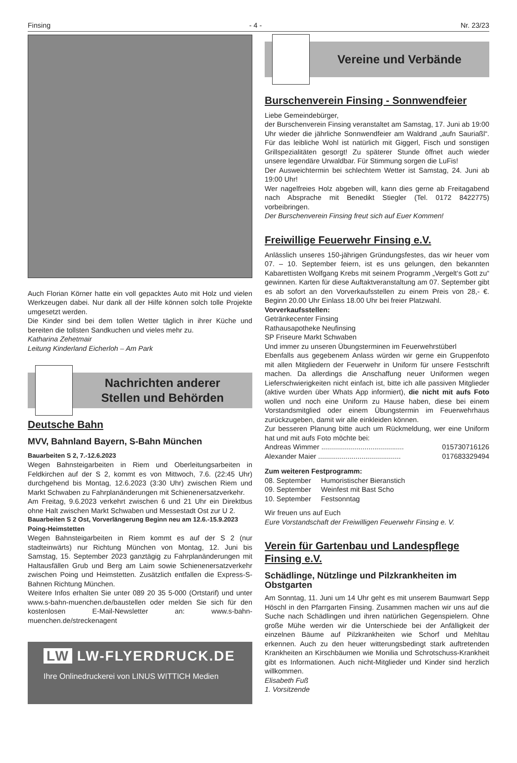Finsing - 4 - Nr. 23/23
Auch Florian Körner hatte ein voll gepacktes Auto mit Holz und vielen Werkzeugen dabei. Nur dank all der Hilfe können solch tolle Projekte umgesetzt werden.
Die Kinder sind bei dem tollen Wetter täglich in ihrer Küche und bereiten die tollsten Sandkuchen und vieles mehr zu.
Katharina Zehetmair
Leitung Kinderland Eicherloh – Am Park
Nachrichten anderer
Stellen und Behörden
Deutsche Bahn
MVV, Bahnland Bayern, S-Bahn München
Bauarbeiten S 2, 7.-12.6.2023
Wegen Bahnsteigarbeiten in Riem und Oberleitungsarbeiten in Feldkirchen auf der S 2, kommt es von Mittwoch, 7.6. (22:45 Uhr) durchgehend bis Montag, 12.6.2023 (3:30 Uhr) zwischen Riem und Markt Schwaben zu Fahrplanänderungen mit Schienenersatzverkehr.
Am Freitag, 9.6.2023 verkehrt zwischen 6 und 21 Uhr ein Direktbus ohne Halt zwischen Markt Schwaben und Messestadt Ost zur U 2.
Bauarbeiten S 2 Ost, Vorverlängerung Beginn neu am 12.6.-15.9.2023 Poing-Heimstetten
Wegen Bahnsteigarbeiten in Riem kommt es auf der S 2 (nur stadteinwärts) nur Richtung München von Montag, 12. Juni bis Samstag, 15. September 2023 ganztägig zu Fahrplanänderungen mit Haltausfällen Grub und Berg am Laim sowie Schienenersatzverkehr zwischen Poing und Heimstetten. Zusätzlich entfallen die Express-S-Bahnen Richtung München.
Weitere Infos erhalten Sie unter 089 20 35 5-000 (Ortstarif) und unter www.s-bahn-muenchen.de/baustellen oder melden Sie sich für den kostenlosen E-Mail-Newsletter an: www.s-bahn-muenchen.de/streckenagent
LW LW-FLYERDRUCK.DE
Ihre Onlinedruckerei von LINUS WITTICH Medien
Vereine und Verbände
Burschenverein Finsing - Sonnwendfeier
Liebe Gemeindebürger,
der Burschenverein Finsing veranstaltet am Samstag, 17. Juni ab 19:00 Uhr wieder die jährliche Sonnwendfeier am Waldrand „aufn Sauriaßl“. Für das leibliche Wohl ist natürlich mit Giggerl, Fisch und sonstigen Grillspezialitäten gesorgt! Zu späterer Stunde öffnet auch wieder unsere legendäre Urwaldbar. Für Stimmung sorgen die LuFis!
Der Ausweichtermin bei schlechtem Wetter ist Samstag, 24. Juni ab 19:00 Uhr!
Wer nagelfreies Holz abgeben will, kann dies gerne ab Freitagabend nach Absprache mit Benedikt Stiegler (Tel. 0172 8422775) vorbeibringen.
Der Burschenverein Finsing freut sich auf Euer Kommen!
Freiwillige Feuerwehr Finsing e.V.
Anlässlich unseres 150-jährigen Gründungsfestes, das wir heuer vom 07. – 10. September feiern, ist es uns gelungen, den bekannten Kabarettisten Wolfgang Krebs mit seinem Programm „Vergelt‘s Gott zu“ gewinnen. Karten für diese Auftaktveranstaltung am 07. September gibt es ab sofort an den Vorverkaufsstellen zu einem Preis von 28,- €. Beginn 20.00 Uhr Einlass 18.00 Uhr bei freier Platzwahl.
Vorverkaufsstellen:
Getränkecenter Finsing
Rathausapotheke Neufinsing
SP Friseure Markt Schwaben
Und immer zu unseren Übungsterminen im Feuerwehrstüberl
Ebenfalls aus gegebenem Anlass würden wir gerne ein Gruppenfoto mit allen Mitgliedern der Feuerwehr in Uniform für unsere Festschrift machen. Da allerdings die Anschaffung neuer Uniformen wegen Lieferschwierigkeiten nicht einfach ist, bitte ich alle passiven Mitglieder (aktive wurden über Whats App informiert), die nicht mit aufs Foto wollen und noch eine Uniform zu Hause haben, diese bei einem Vorstandsmitglied oder einem Übungstermin im Feuerwehrhaus zurückzugeben, damit wir alle einkleiden können.
Zur besseren Planung bitte auch um Rückmeldung, wer eine Uniform hat und mit aufs Foto möchte bei:
Andreas Wimmer .......................................... 015730716126
Alexander Maier .......................................... 017683329494
Zum weiteren Festprogramm:
08. September Humoristischer Bieranstich
09. September Weinfest mit Bast Scho
10. September Festsonntag
Wir freuen uns auf Euch
Eure Vorstandschaft der Freiwilligen Feuerwehr Finsing e. V.
Verein für Gartenbau und Landespflege Finsing e.V.
Schädlinge, Nützlinge und Pilzkrankheiten im Obstgarten
Am Sonntag, 11. Juni um 14 Uhr geht es mit unserem Baumwart Sepp Höschl in den Pfarrgarten Finsing. Zusammen machen wir uns auf die Suche nach Schädlingen und ihren natürlichen Gegenspielern. Ohne große Mühe werden wir die Unterschiede bei der Anfälligkeit der einzelnen Bäume auf Pilzkrankheiten wie Schorf und Mehltau erkennen. Auch zu den heuer witterungsbedingt stark auftretenden Krankheiten an Kirschbäumen wie Monilia und Schrotschuss-Krankheit gibt es Informationen. Auch nicht-Mitglieder und Kinder sind herzlich willkommen.
Elisabeth Fuß
1. Vorsitzende